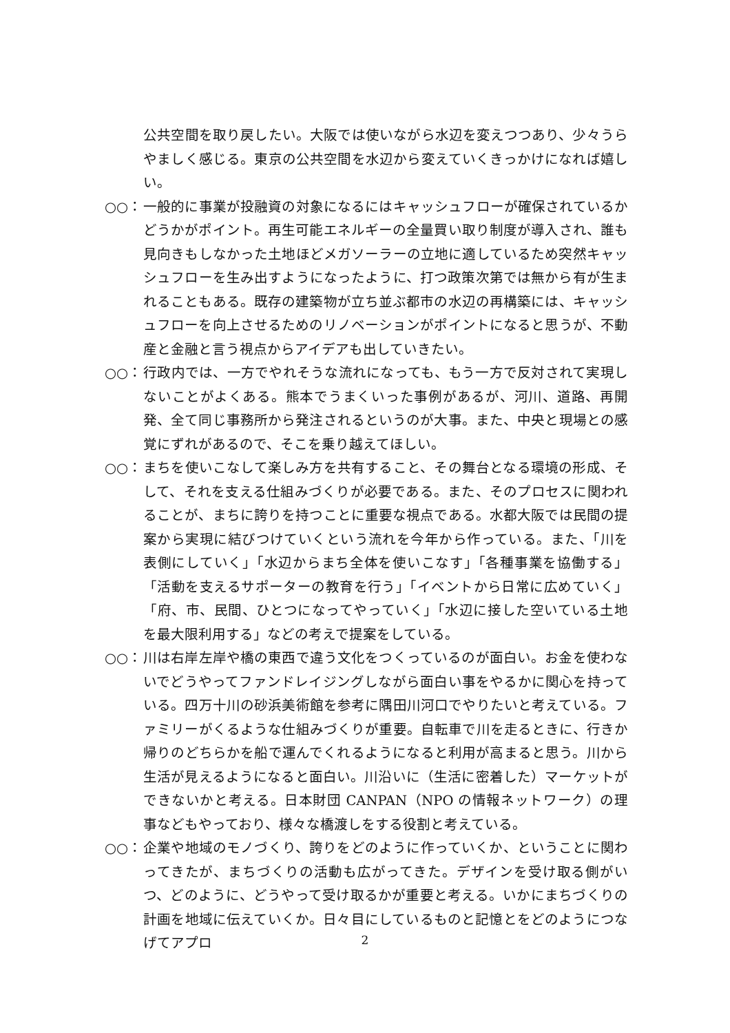公共空間を取り戻したい。大阪では使いながら水辺を変えつつあり、少々うらやましく感じる。東京の公共空間を水辺から変えていくきっかけになれば嬉しい。
○○： 一般的に事業が投融資の対象になるにはキャッシュフローが確保されているかどうかがポイント。再生可能エネルギーの全量買い取り制度が導入され、誰も見向きもしなかった土地ほどメガソーラーの立地に適しているため突然キャッシュフローを生み出すようになったように、打つ政策次第では無から有が生まれることもある。既存の建築物が立ち並ぶ都市の水辺の再構築には、キャッシュフローを向上させるためのリノベーションがポイントになると思うが、不動産と金融と言う視点からアイデアも出していきたい。
○○： 行政内では、一方でやれそうな流れになっても、もう一方で反対されて実現しないことがよくある。熊本でうまくいった事例があるが、河川、道路、再開発、全て同じ事務所から発注されるというのが大事。また、中央と現場との感覚にずれがあるので、そこを乗り越えてほしい。
○○： まちを使いこなして楽しみ方を共有すること、その舞台となる環境の形成、そして、それを支える仕組みづくりが必要である。また、そのプロセスに関われることが、まちに誇りを持つことに重要な視点である。水都大阪では民間の提案から実現に結びつけていくという流れを今年から作っている。また、「川を表側にしていく」「水辺からまち全体を使いこなす」「各種事業を協働する」「活動を支えるサポーターの教育を行う」「イベントから日常に広めていく」「府、市、民間、ひとつになってやっていく」「水辺に接した空いている土地を最大限利用する」などの考えで提案をしている。
○○： 川は右岸左岸や橋の東西で違う文化をつくっているのが面白い。お金を使わないでどうやってファンドレイジングしながら面白い事をやるかに関心を持っている。四万十川の砂浜美術館を参考に隅田川河口でやりたいと考えている。ファミリーがくるような仕組みづくりが重要。自転車で川を走るときに、行きか帰りのどちらかを船で運んでくれるようになると利用が高まると思う。川から生活が見えるようになると面白い。川沿いに（生活に密着した）マーケットができないかと考える。日本財団 CANPAN（NPO の情報ネットワーク）の理事などもやっており、様々な橋渡しをする役割と考えている。
○○： 企業や地域のモノづくり、誇りをどのように作っていくか、ということに関わってきたが、まちづくりの活動も広がってきた。デザインを受け取る側がいつ、どのように、どうやって受け取るかが重要と考える。いかにまちづくりの計画を地域に伝えていくか。日々目にしているものと記憶とをどのようにつなげてアプロ
2